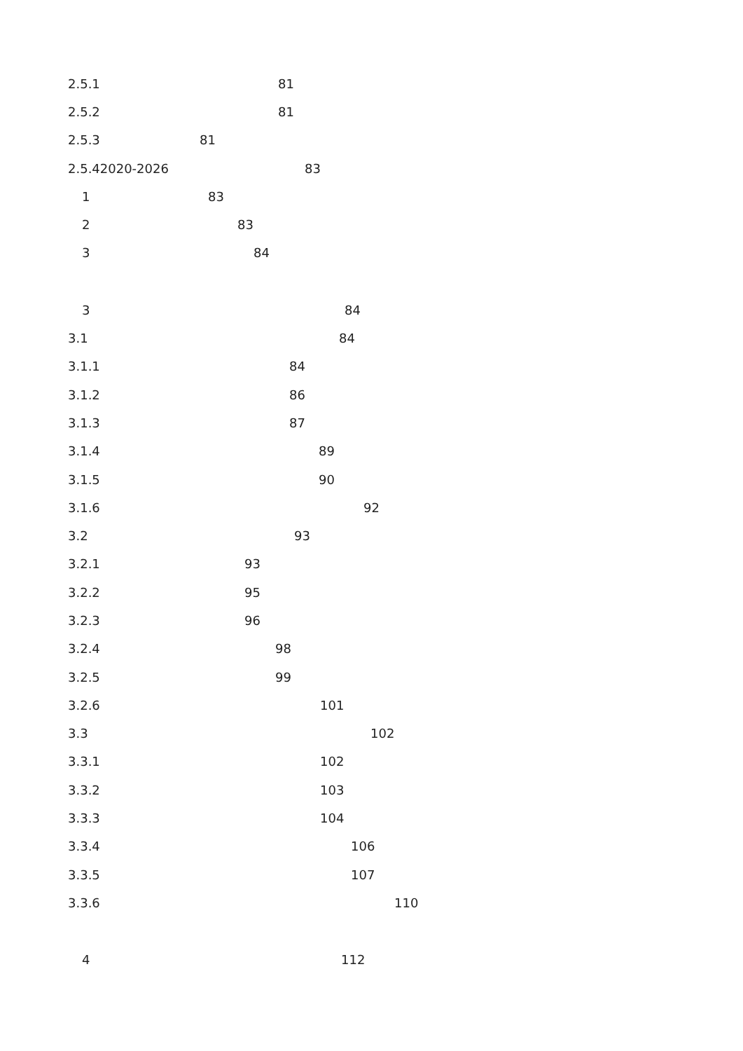2.5.1 81
2.5.2 81
2.5.3 81
2.5.42020-2026 83
1 83
2 83
3 84
3 84
3.1 84
3.1.1 84
3.1.2 86
3.1.3 87
3.1.4 89
3.1.5 90
3.1.6 92
3.2 93
3.2.1 93
3.2.2 95
3.2.3 96
3.2.4 98
3.2.5 99
3.2.6 101
3.3 102
3.3.1 102
3.3.2 103
3.3.3 104
3.3.4 106
3.3.5 107
3.3.6 110
4 112